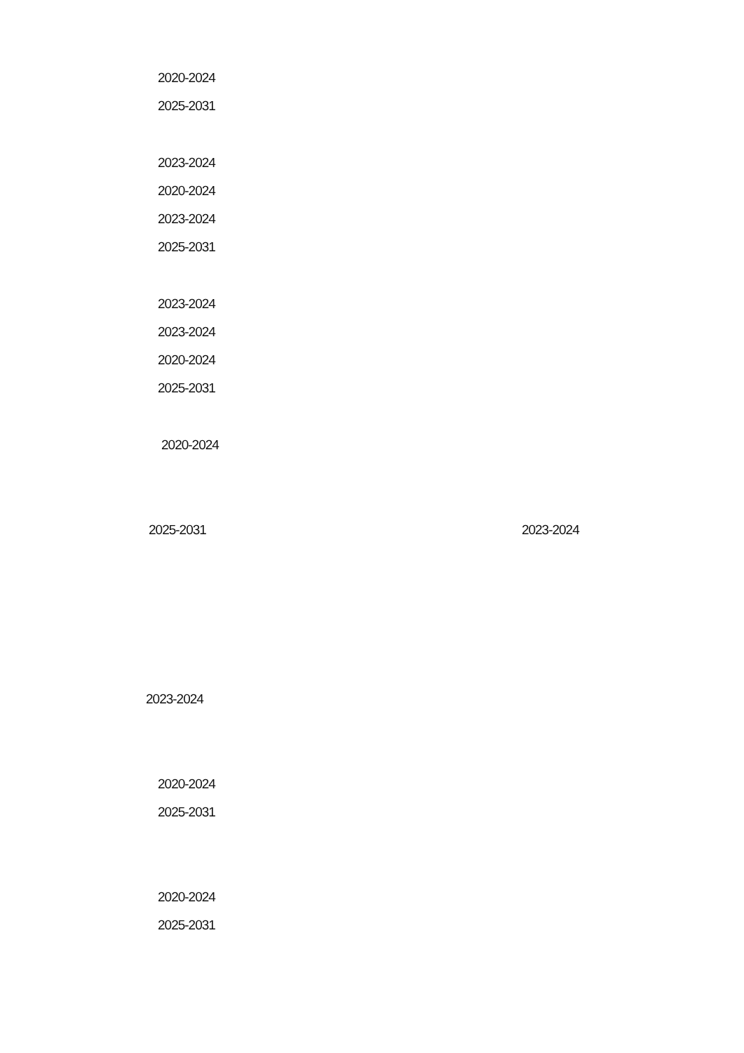2020-2024
2025-2031
2023-2024
2020-2024
2023-2024
2025-2031
2023-2024
2023-2024
2020-2024
2025-2031
2020-2024
2025-2031 2023-2024
2023-2024
2020-2024
2025-2031
2020-2024
2025-2031